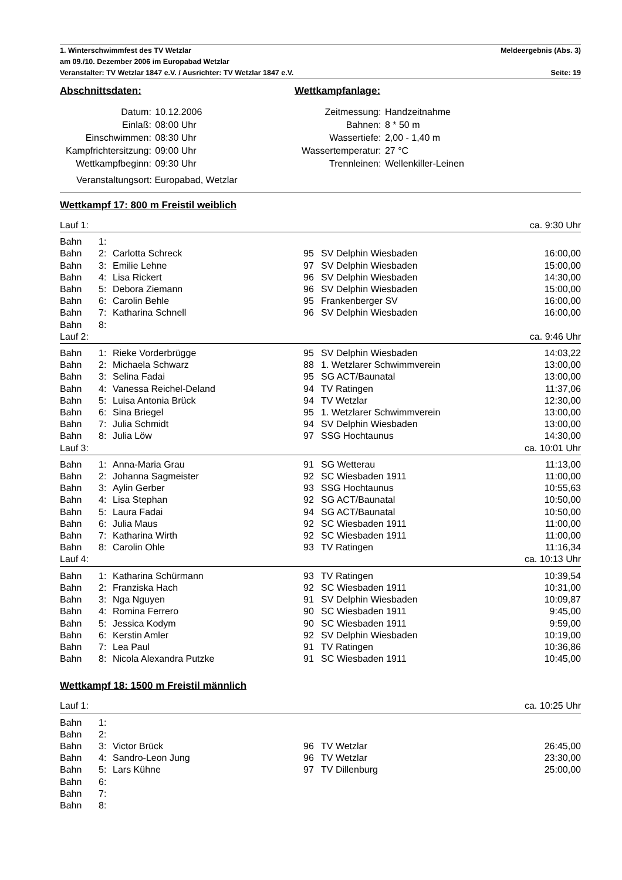1. Winterschwimmfest des TV Wetzlar Meldeergebnis (Abs. 3)
am 09./10. Dezember 2006 im Europabad Wetzlar
Veranstalter: TV Wetzlar 1847 e.V. / Ausrichter: TV Wetzlar 1847 e.V. Seite: 19
Abschnittsdaten:
| Datum: | 10.12.2006 |
| Einlaß: | 08:00 Uhr |
| Einschwimmen: | 08:30 Uhr |
| Kampfrichtersitzung: | 09:00 Uhr |
| Wettkampfbeginn: | 09:30 Uhr |
Veranstaltungsort: Europabad, Wetzlar
Wettkampfanlage:
| Zeitmessung: | Handzeitnahme |
| Bahnen: | 8 * 50 m |
| Wassertiefe: | 2,00 - 1,40 m |
| Wassertemperatur: | 27 °C |
| Trennleinen: | Wellenkiller-Leinen |
Wettkampf 17: 800 m Freistil weiblich
| Lauf 1: | | | | | ca. 9:30 Uhr |
| Bahn | 1: | | | | |
| Bahn | 2: | Carlotta Schreck | 95 | SV Delphin Wiesbaden | 16:00,00 |
| Bahn | 3: | Emilie Lehne | 97 | SV Delphin Wiesbaden | 15:00,00 |
| Bahn | 4: | Lisa Rickert | 96 | SV Delphin Wiesbaden | 14:30,00 |
| Bahn | 5: | Debora Ziemann | 96 | SV Delphin Wiesbaden | 15:00,00 |
| Bahn | 6: | Carolin Behle | 95 | Frankenberger SV | 16:00,00 |
| Bahn | 7: | Katharina Schnell | 96 | SV Delphin Wiesbaden | 16:00,00 |
| Bahn | 8: | | | | |
| Lauf 2: | | | | | ca. 9:46 Uhr |
| Bahn | 1: | Rieke Vorderbrügge | 95 | SV Delphin Wiesbaden | 14:03,22 |
| Bahn | 2: | Michaela Schwarz | 88 | 1. Wetzlarer Schwimmverein | 13:00,00 |
| Bahn | 3: | Selina Fadai | 95 | SG ACT/Baunatal | 13:00,00 |
| Bahn | 4: | Vanessa Reichel-Deland | 94 | TV Ratingen | 11:37,06 |
| Bahn | 5: | Luisa Antonia Brück | 94 | TV Wetzlar | 12:30,00 |
| Bahn | 6: | Sina Briegel | 95 | 1. Wetzlarer Schwimmverein | 13:00,00 |
| Bahn | 7: | Julia Schmidt | 94 | SV Delphin Wiesbaden | 13:00,00 |
| Bahn | 8: | Julia Löw | 97 | SSG Hochtaunus | 14:30,00 |
| Lauf 3: | | | | | ca. 10:01 Uhr |
| Bahn | 1: | Anna-Maria Grau | 91 | SG Wetterau | 11:13,00 |
| Bahn | 2: | Johanna Sagmeister | 92 | SC Wiesbaden 1911 | 11:00,00 |
| Bahn | 3: | Aylin Gerber | 93 | SSG Hochtaunus | 10:55,63 |
| Bahn | 4: | Lisa Stephan | 92 | SG ACT/Baunatal | 10:50,00 |
| Bahn | 5: | Laura Fadai | 94 | SG ACT/Baunatal | 10:50,00 |
| Bahn | 6: | Julia Maus | 92 | SC Wiesbaden 1911 | 11:00,00 |
| Bahn | 7: | Katharina Wirth | 92 | SC Wiesbaden 1911 | 11:00,00 |
| Bahn | 8: | Carolin Ohle | 93 | TV Ratingen | 11:16,34 |
| Lauf 4: | | | | | ca. 10:13 Uhr |
| Bahn | 1: | Katharina Schürmann | 93 | TV Ratingen | 10:39,54 |
| Bahn | 2: | Franziska Hach | 92 | SC Wiesbaden 1911 | 10:31,00 |
| Bahn | 3: | Nga Nguyen | 91 | SV Delphin Wiesbaden | 10:09,87 |
| Bahn | 4: | Romina Ferrero | 90 | SC Wiesbaden 1911 | 9:45,00 |
| Bahn | 5: | Jessica Kodym | 90 | SC Wiesbaden 1911 | 9:59,00 |
| Bahn | 6: | Kerstin Amler | 92 | SV Delphin Wiesbaden | 10:19,00 |
| Bahn | 7: | Lea Paul | 91 | TV Ratingen | 10:36,86 |
| Bahn | 8: | Nicola Alexandra Putzke | 91 | SC Wiesbaden 1911 | 10:45,00 |
Wettkampf 18: 1500 m Freistil männlich
| Lauf 1: | | | | | ca. 10:25 Uhr |
| Bahn | 1: | | | | |
| Bahn | 2: | | | | |
| Bahn | 3: | Victor Brück | 96 | TV Wetzlar | 26:45,00 |
| Bahn | 4: | Sandro-Leon Jung | 96 | TV Wetzlar | 23:30,00 |
| Bahn | 5: | Lars Kühne | 97 | TV Dillenburg | 25:00,00 |
| Bahn | 6: | | | | |
| Bahn | 7: | | | | |
| Bahn | 8: | | | | |